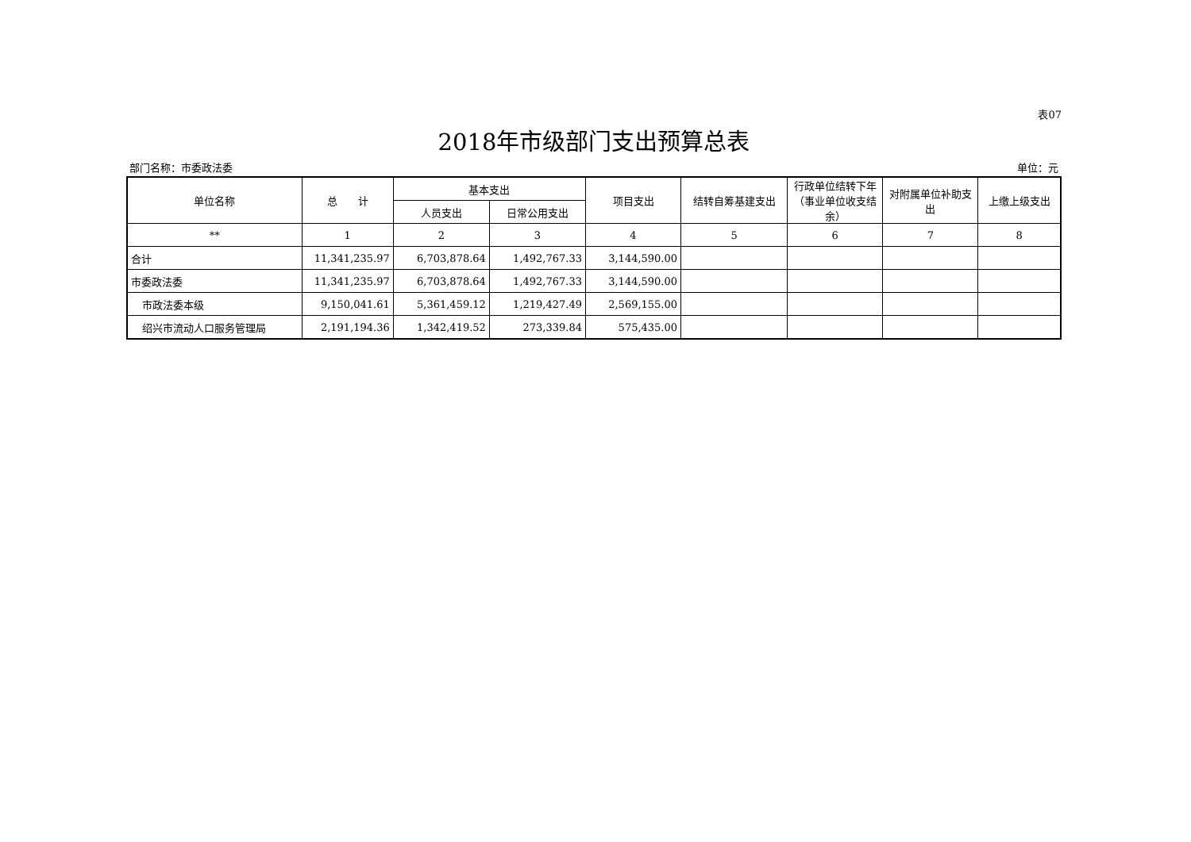表07
2018年市级部门支出预算总表
部门名称：市委政法委 单位：元
| 单位名称 | 总 计 | 基本支出 | | 项目支出 | 结转自筹基建支出 | 行政单位结转下年（事业单位收支结余） | 对附属单位补助支出 | 上缴上级支出 |
| --- | --- | --- | --- | --- | --- | --- | --- | --- |
| | | 人员支出 | 日常公用支出 | | | | | |
| ** | 1 | 2 | 3 | 4 | 5 | 6 | 7 | 8 |
| 合计 | 11,341,235.97 | 6,703,878.64 | 1,492,767.33 | 3,144,590.00 | | | | |
| 市委政法委 | 11,341,235.97 | 6,703,878.64 | 1,492,767.33 | 3,144,590.00 | | | | |
| 市政法委本级 | 9,150,041.61 | 5,361,459.12 | 1,219,427.49 | 2,569,155.00 | | | | |
| 绍兴市流动人口服务管理局 | 2,191,194.36 | 1,342,419.52 | 273,339.84 | 575,435.00 | | | | |